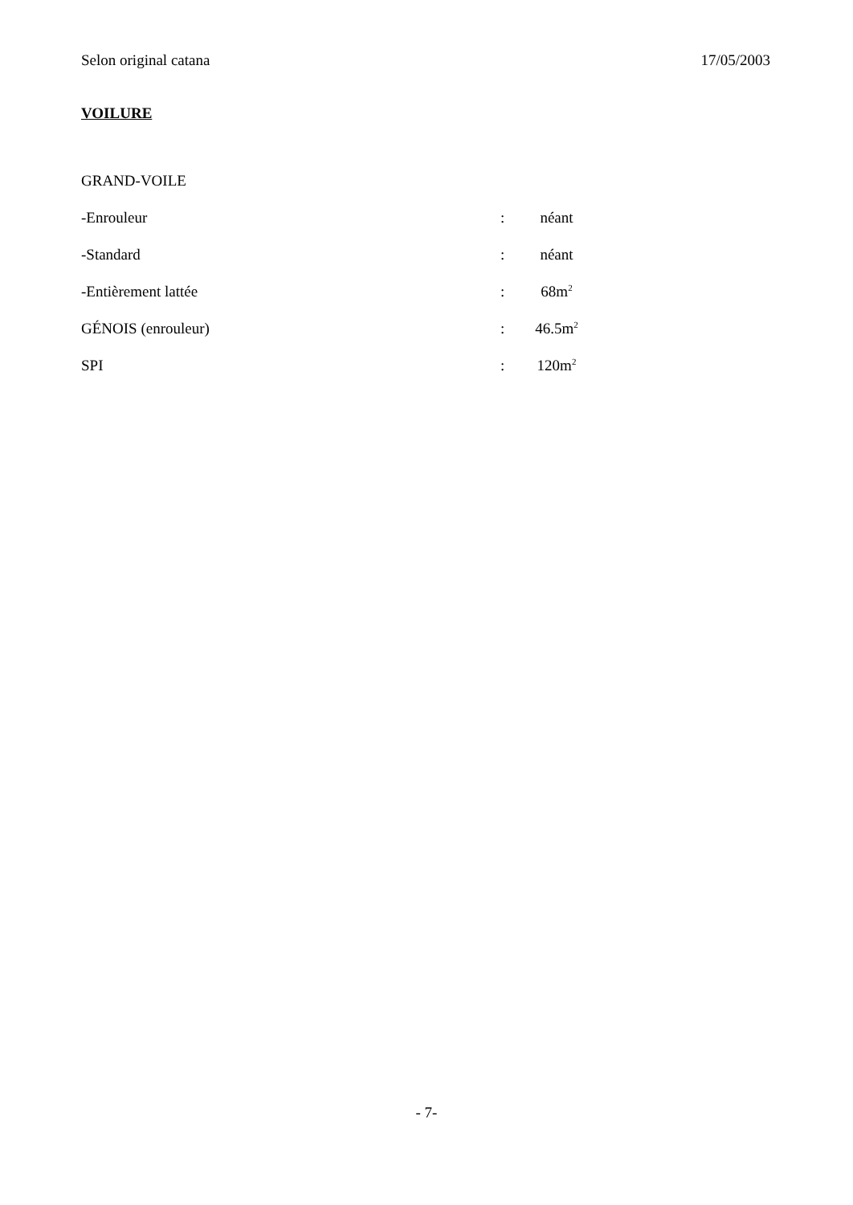Selon original catana 17/05/2003
VOILURE
GRAND-VOILE
-Enrouleur: néant
-Standard: néant
-Entièrement lattée: 68m<sup>2</sup>
GÉNOIS (enrouleur): 46.5m<sup>2</sup>
SPI: 120m<sup>2</sup>
- 7-